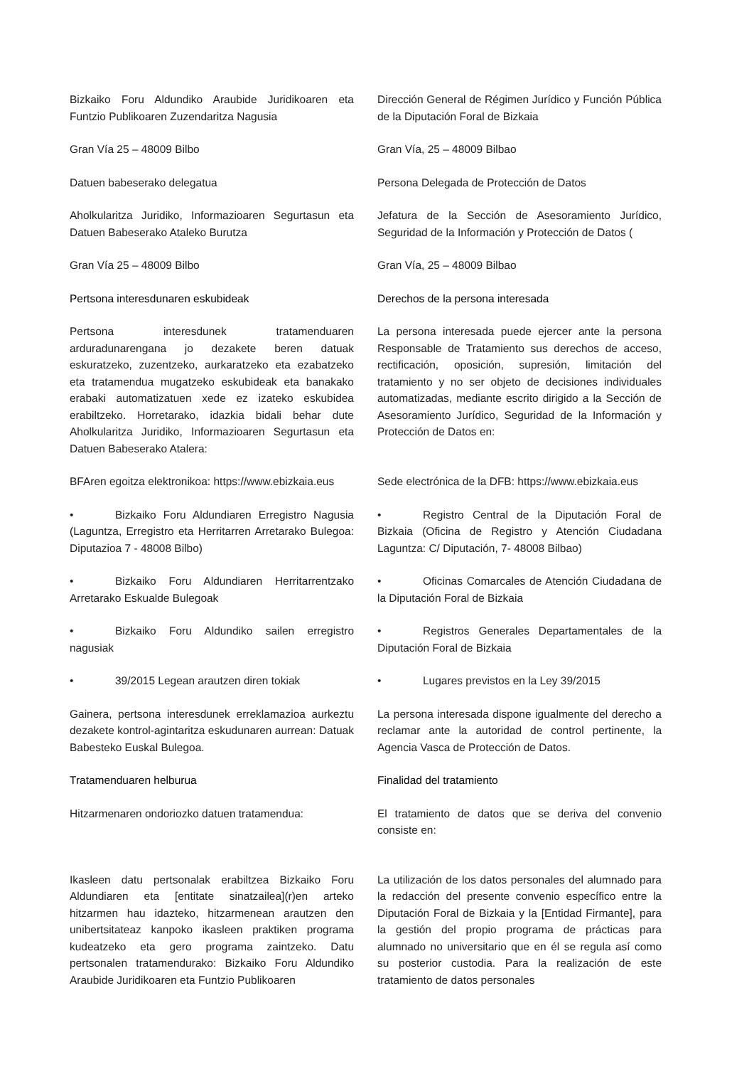Bizkaiko Foru Aldundiko Araubide Juridikoaren eta Funtzio Publikoaren Zuzendaritza Nagusia
Dirección General de Régimen Jurídico y Función Pública de la Diputación Foral de Bizkaia
Gran Vía 25 – 48009 Bilbo Gran Vía, 25 – 48009 Bilbao
Datuen babeserako delegatua Persona Delegada de Protección de Datos
Aholkularitza Juridiko, Informazioaren Segurtasun eta Datuen Babeserako Ataleko Burutza
Jefatura de la Sección de Asesoramiento Jurídico, Seguridad de la Información y Protección de Datos (
Gran Vía 25 – 48009 Bilbo Gran Vía, 25 – 48009 Bilbao
Pertsona interesdunaren eskubideak Derechos de la persona interesada
Pertsona interesdunek tratamenduaren arduradunarengana jo dezakete beren datuak eskuratzeko, zuzentzeko, aurkaratzeko eta ezabatzeko eta tratamendua mugatzeko eskubideak eta banakako erabaki automatizatuen xede ez izateko eskubidea erabiltzeko. Horretarako, idazkia bidali behar dute Aholkularitza Juridiko, Informazioaren Segurtasun eta Datuen Babeserako Atalera:
La persona interesada puede ejercer ante la persona Responsable de Tratamiento sus derechos de acceso, rectificación, oposición, supresión, limitación del tratamiento y no ser objeto de decisiones individuales automatizadas, mediante escrito dirigido a la Sección de Asesoramiento Jurídico, Seguridad de la Información y Protección de Datos en:
BFAren egoitza elektronikoa: https://www.ebizkaia.eus
Sede electrónica de la DFB: https://www.ebizkaia.eus
• Bizkaiko Foru Aldundiaren Erregistro Nagusia (Laguntza, Erregistro eta Herritarren Arretarako Bulegoa: Diputazioa 7 - 48008 Bilbo)
• Registro Central de la Diputación Foral de Bizkaia (Oficina de Registro y Atención Ciudadana Laguntza: C/ Diputación, 7- 48008 Bilbao)
• Bizkaiko Foru Aldundiaren Herritarrentzako Arretarako Eskualde Bulegoak
• Oficinas Comarcales de Atención Ciudadana de la Diputación Foral de Bizkaia
• Bizkaiko Foru Aldundiko sailen erregistro nagusiak
• Registros Generales Departamentales de la Diputación Foral de Bizkaia
• 39/2015 Legean arautzen diren tokiak • Lugares previstos en la Ley 39/2015
Gainera, pertsona interesdunek erreklamazioa aurkeztu dezakete kontrol-agintaritza eskudunaren aurrean: Datuak Babesteko Euskal Bulegoa.
La persona interesada dispone igualmente del derecho a reclamar ante la autoridad de control pertinente, la Agencia Vasca de Protección de Datos.
Tratamenduaren helburua Finalidad del tratamiento
Hitzarmenaren ondoriozko datuen tratamendua:
El tratamiento de datos que se deriva del convenio consiste en:
Ikasleen datu pertsonalak erabiltzea Bizkaiko Foru Aldundiaren eta [entitate sinatzailea](r)en arteko hitzarmen hau idazteko, hitzarmenean arautzen den unibertsitateaz kanpoko ikasleen praktiken programa kudeatzeko eta gero programa zaintzeko. Datu pertsonalen tratamendurako: Bizkaiko Foru Aldundiko Araubide Juridikoaren eta Funtzio Publikoaren
La utilización de los datos personales del alumnado para la redacción del presente convenio específico entre la Diputación Foral de Bizkaia y la [Entidad Firmante], para la gestión del propio programa de prácticas para alumnado no universitario que en él se regula así como su posterior custodia. Para la realización de este tratamiento de datos personales